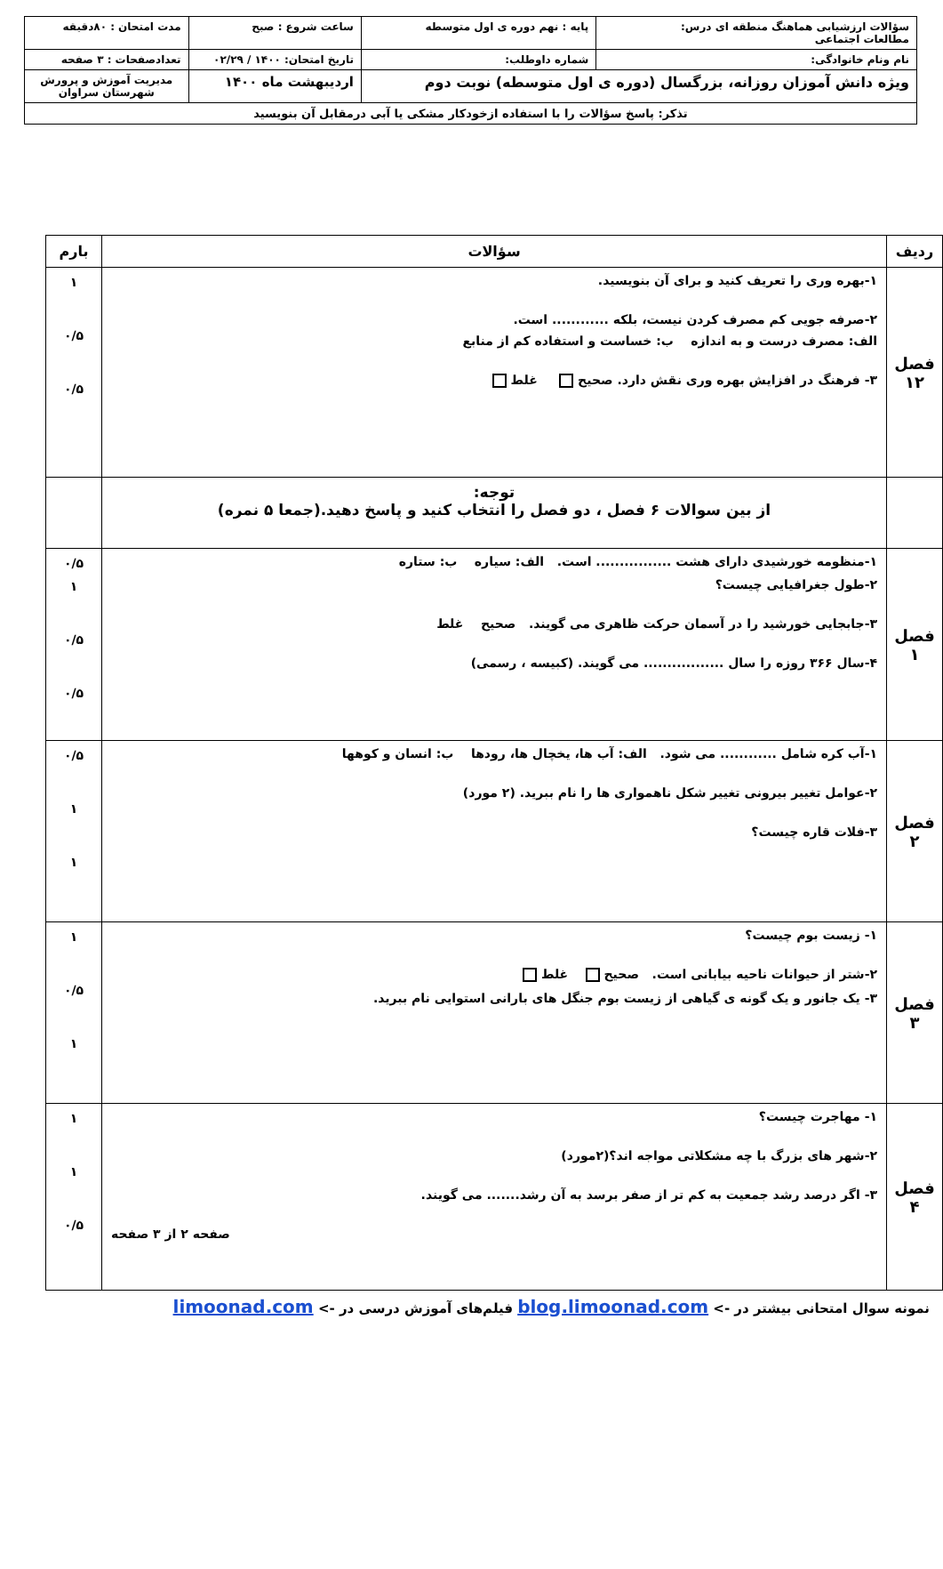| سؤالات ارزشیابی هماهنگ منطقه ای درس: مطالعات اجتماعی | پایه : نهم دوره ی اول متوسطه | ساعت شروع : صبح | مدت امتحان : ۸۰دقیقه |
| نام ونام خانوادگی: | شماره داوطلب: | تاریخ امتحان: ۱۴۰۰ / ۰۲/۲۹ | تعدادصفحات : ۳ صفحه |
| ویژه دانش آموزان روزانه، بزرگسال (دوره ی اول متوسطه) نوبت دوم | | اردیبهشت ماه ۱۴۰۰ | مدیریت آموزش و پرورش شهرستان سراوان |
| تذکر: پاسخ سؤالات را با استفاده ازخودکار مشکی یا آبی درمقابل آن بنویسید | | | |
| ردیف | سؤالات | بارم |
| --- | --- | --- |
| فصل ۱۲ | ۱-بهره وری را تعریف کنید و برای آن بنویسید. ۲-صرفه جویی کم مصرف کردن نیست، بلکه ............ است. الف: مصرف درست و به اندازه ب: خساست و استفاده کم از منابع ۳- فرهنگ در افزایش بهره وری نقش دارد. صحیح غلط | ۱ ۰/۵ ۰/۵ |
| | توجه: از بین سوالات ۶ فصل ، دو فصل را انتخاب کنید و پاسخ دهید.(جمعا ۵ نمره) | |
| فصل ۱ | ۱-منظومه خورشیدی دارای هشت ................ است. الف: سیاره ب: ستاره ۲-طول جغرافیایی چیست؟ ۳-جابجایی خورشید را در آسمان حرکت ظاهری می گویند. صحیح غلط ۴-سال ۳۶۶ روزه را سال ................. می گویند. (کبیسه ، رسمی) | ۰/۵ ۱ ۰/۵ ۰/۵ |
| فصل ۲ | ۱-آب کره شامل ............ می شود. الف: آب ها، یخچال ها، رودها ب: انسان و کوهها ۲-عوامل تغییر بیرونی تغییر شکل ناهمواری ها را نام ببرید. (۲ مورد) ۳-فلات قاره چیست؟ | ۰/۵ ۱ ۱ |
| فصل ۳ | ۱- زیست بوم چیست؟ ۲-شتر از حیوانات ناحیه بیابانی است. صحیح غلط ۳- یک جانور و یک گونه ی گیاهی از زیست بوم جنگل های بارانی استوایی نام ببرید. | ۱ ۰/۵ ۱ |
| فصل ۴ | ۱- مهاجرت چیست؟ ۲-شهر های بزرگ با چه مشکلاتی مواجه اند؟(۲مورد) ۳- اگر درصد رشد جمعیت به کم تر از صفر برسد به آن رشد....... می گویند. صفحه ۲ از ۳ صفحه | ۱ ۱ ۰/۵ |
نمونه سوال امتحانی بیشتر در -> blog.limoonad.com فیلم‌های آموزش درسی در -> limoonad.com